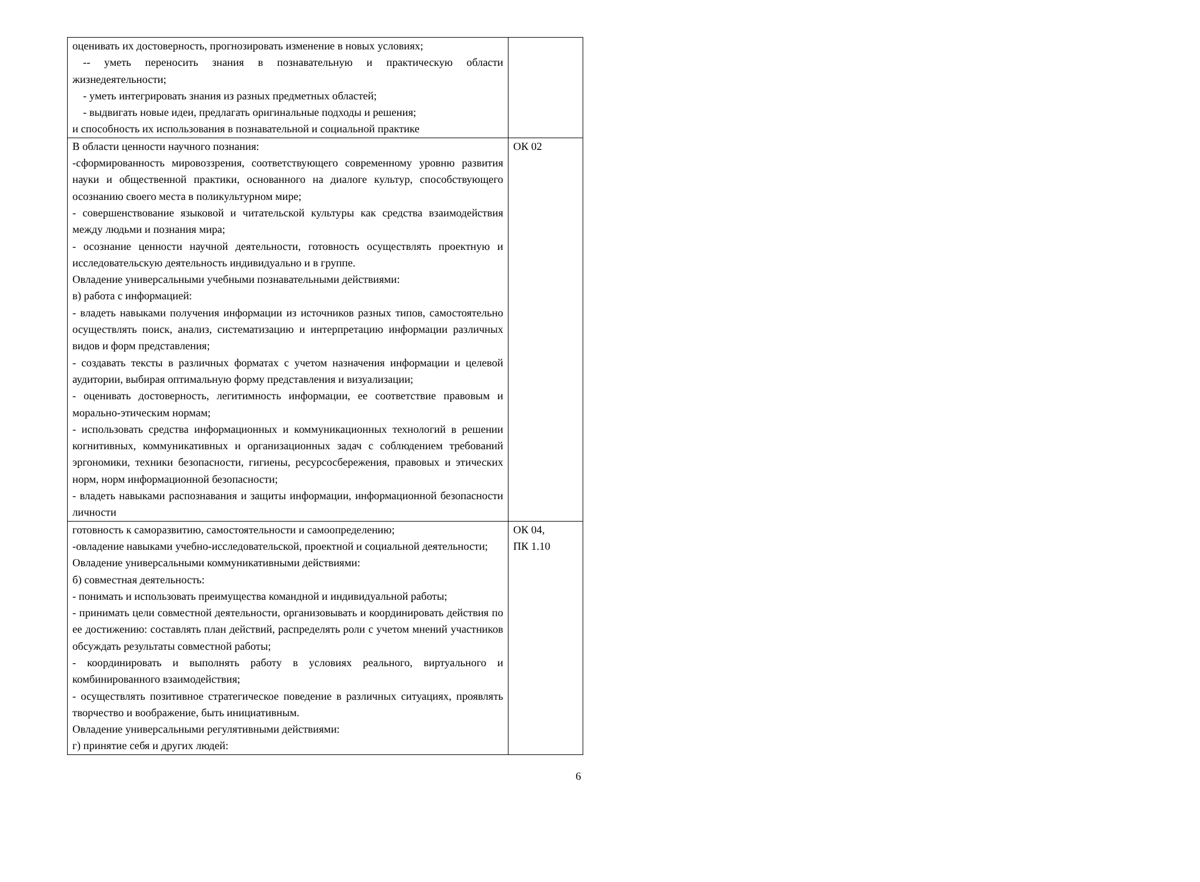| оценивать их достоверность, прогнозировать изменение в новых условиях; -- уметь переносить знания в познавательную и практическую области жизнедеятельности; - уметь интегрировать знания из разных предметных областей; - выдвигать новые идеи, предлагать оригинальные подходы и решения; и способность их использования в познавательной и социальной практике | |
| В области ценности научного познания: -сформированность мировоззрения, соответствующего современному уровню развития науки и общественной практики, основанного на диалоге культур, способствующего осознанию своего места в поликультурном мире; - совершенствование языковой и читательской культуры как средства взаимодействия между людьми и познания мира; - осознание ценности научной деятельности, готовность осуществлять проектную и исследовательскую деятельность индивидуально и в группе. Овладение универсальными учебными познавательными действиями: в) работа с информацией: - владеть навыками получения информации из источников разных типов, самостоятельно осуществлять поиск, анализ, систематизацию и интерпретацию информации различных видов и форм представления; - создавать тексты в различных форматах с учетом назначения информации и целевой аудитории, выбирая оптимальную форму представления и визуализации; - оценивать достоверность, легитимность информации, ее соответствие правовым и морально-этическим нормам; - использовать средства информационных и коммуникационных технологий в решении когнитивных, коммуникативных и организационных задач с соблюдением требований эргономики, техники безопасности, гигиены, ресурсосбережения, правовых и этических норм, норм информационной безопасности; - владеть навыками распознавания и защиты информации, информационной безопасности личности | ОК 02 |
| готовность к саморазвитию, самостоятельности и самоопределению; -овладение навыками учебно-исследовательской, проектной и социальной деятельности; Овладение универсальными коммуникативными действиями: б) совместная деятельность: - понимать и использовать преимущества командной и индивидуальной работы; - принимать цели совместной деятельности, организовывать и координировать действия по ее достижению: составлять план действий, распределять роли с учетом мнений участников обсуждать результаты совместной работы; - координировать и выполнять работу в условиях реального, виртуального и комбинированного взаимодействия; - осуществлять позитивное стратегическое поведение в различных ситуациях, проявлять творчество и воображение, быть инициативным. Овладение универсальными регулятивными действиями: г) принятие себя и других людей: | ОК 04, ПК 1.10 |
6